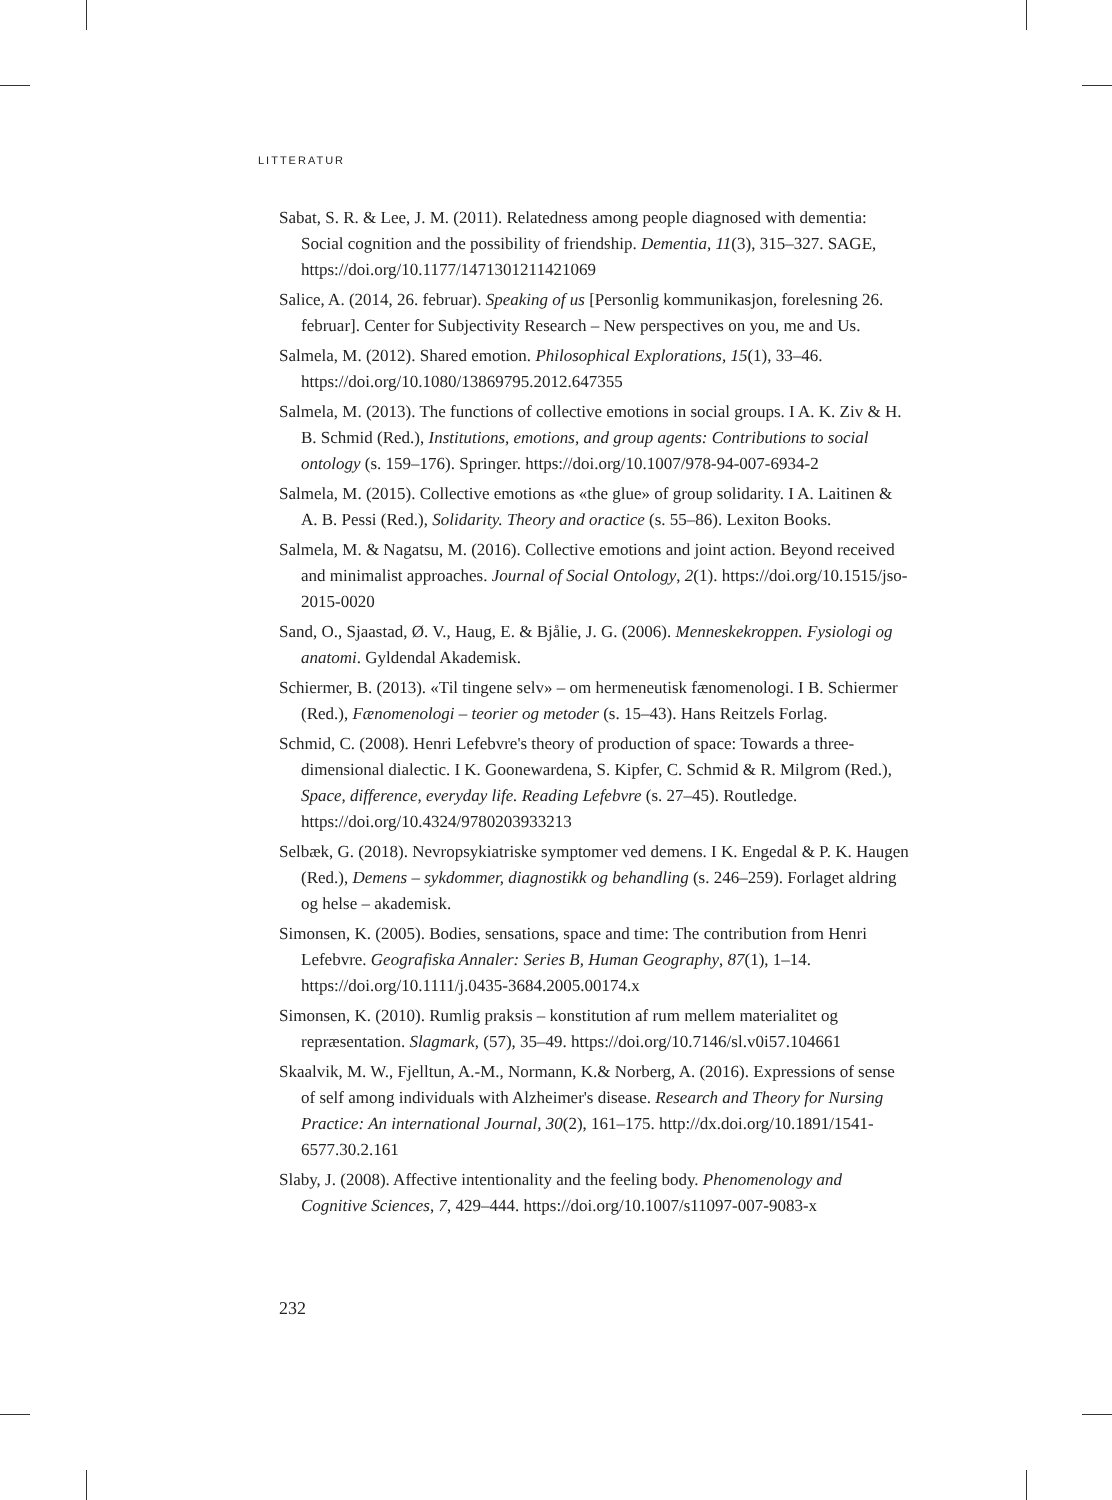LITTERATUR
Sabat, S. R. & Lee, J. M. (2011). Relatedness among people diagnosed with dementia: Social cognition and the possibility of friendship. Dementia, 11(3), 315–327. SAGE, https://doi.org/10.1177/1471301211421069
Salice, A. (2014, 26. februar). Speaking of us [Personlig kommunikasjon, forelesning 26. februar]. Center for Subjectivity Research – New perspectives on you, me and Us.
Salmela, M. (2012). Shared emotion. Philosophical Explorations, 15(1), 33–46. https://doi.org/10.1080/13869795.2012.647355
Salmela, M. (2013). The functions of collective emotions in social groups. I A. K. Ziv & H. B. Schmid (Red.), Institutions, emotions, and group agents: Contributions to social ontology (s. 159–176). Springer. https://doi.org/10.1007/978-94-007-6934-2
Salmela, M. (2015). Collective emotions as «the glue» of group solidarity. I A. Laitinen & A. B. Pessi (Red.), Solidarity. Theory and oractice (s. 55–86). Lexiton Books.
Salmela, M. & Nagatsu, M. (2016). Collective emotions and joint action. Beyond received and minimalist approaches. Journal of Social Ontology, 2(1). https://doi.org/10.1515/jso-2015-0020
Sand, O., Sjaastad, Ø. V., Haug, E. & Bjålie, J. G. (2006). Menneskekroppen. Fysiologi og anatomi. Gyldendal Akademisk.
Schiermer, B. (2013). «Til tingene selv» – om hermeneutisk fænomenologi. I B. Schiermer (Red.), Fænomenologi – teorier og metoder (s. 15–43). Hans Reitzels Forlag.
Schmid, C. (2008). Henri Lefebvre's theory of production of space: Towards a three-dimensional dialectic. I K. Goonewardena, S. Kipfer, C. Schmid & R. Milgrom (Red.), Space, difference, everyday life. Reading Lefebvre (s. 27–45). Routledge. https://doi.org/10.4324/9780203933213
Selbæk, G. (2018). Nevropsykiatriske symptomer ved demens. I K. Engedal & P. K. Haugen (Red.), Demens – sykdommer, diagnostikk og behandling (s. 246–259). Forlaget aldring og helse – akademisk.
Simonsen, K. (2005). Bodies, sensations, space and time: The contribution from Henri Lefebvre. Geografiska Annaler: Series B, Human Geography, 87(1), 1–14. https://doi.org/10.1111/j.0435-3684.2005.00174.x
Simonsen, K. (2010). Rumlig praksis – konstitution af rum mellem materialitet og repræsentation. Slagmark, (57), 35–49. https://doi.org/10.7146/sl.v0i57.104661
Skaalvik, M. W., Fjelltun, A.-M., Normann, K.& Norberg, A. (2016). Expressions of sense of self among individuals with Alzheimer's disease. Research and Theory for Nursing Practice: An international Journal, 30(2), 161–175. http://dx.doi.org/10.1891/1541-6577.30.2.161
Slaby, J. (2008). Affective intentionality and the feeling body. Phenomenology and Cognitive Sciences, 7, 429–444. https://doi.org/10.1007/s11097-007-9083-x
232